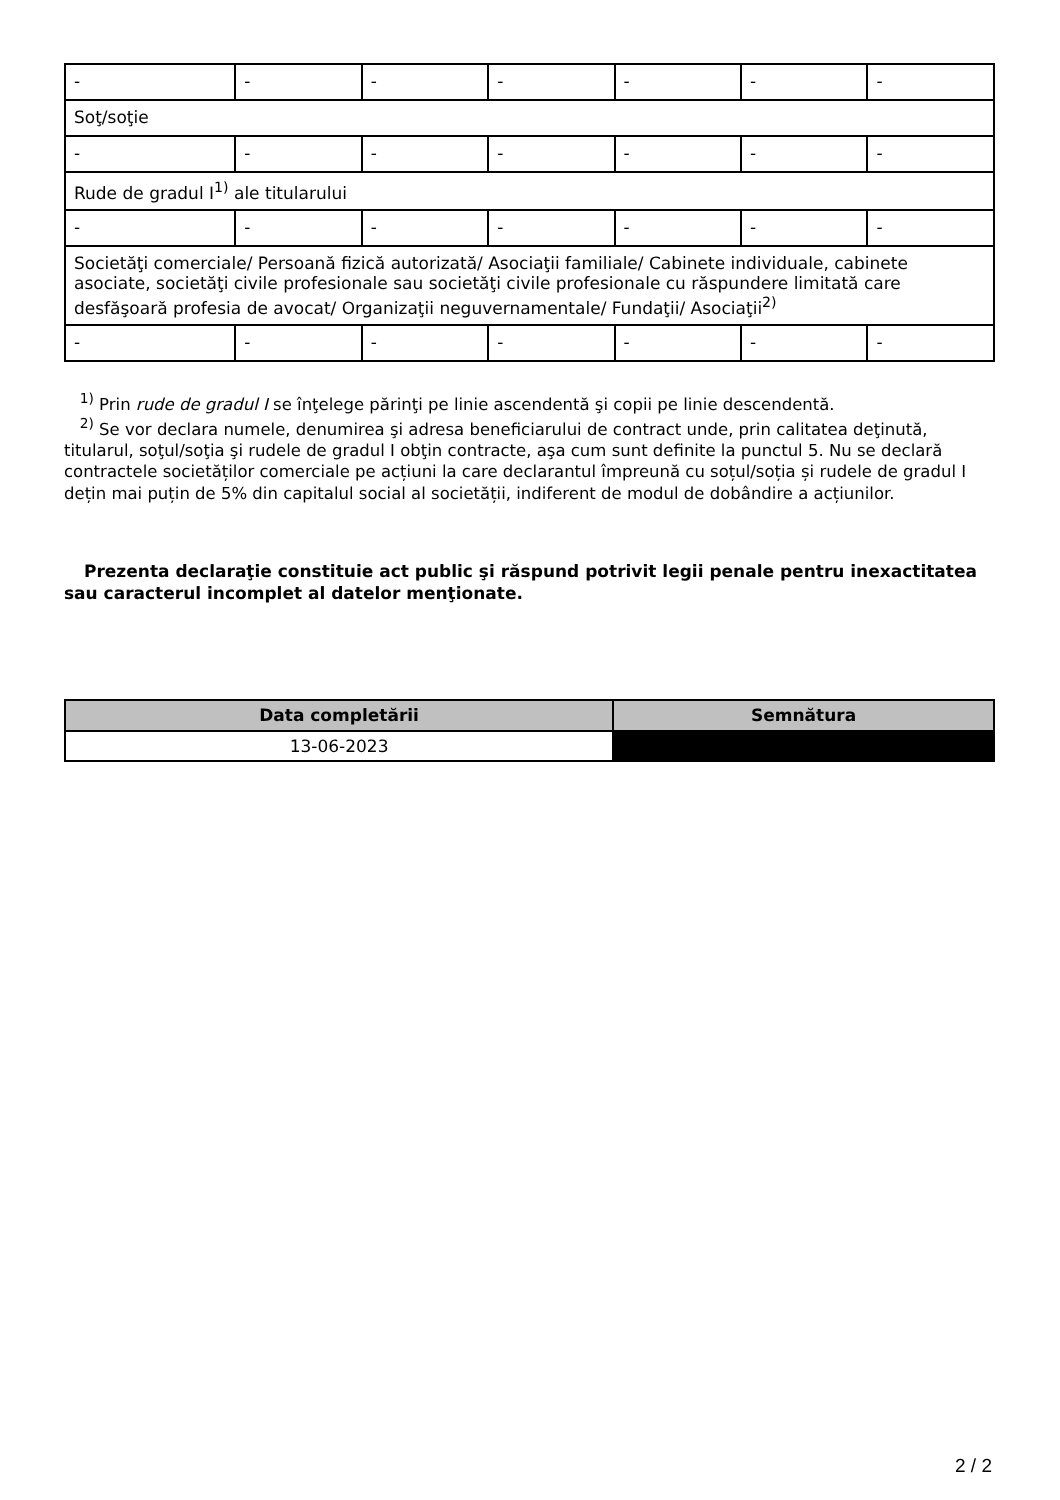| - | - | - | - | - | - | - |
| Soţ/soţie | | | | | | |
| - | - | - | - | - | - | - |
| Rude de gradul I<sup>1)</sup> ale titularului | | | | | | |
| - | - | - | - | - | - | - |
| Societăţi comerciale/ Persoană fizică autorizată/ Asociaţii familiale/ Cabinete individuale, cabinete asociate, societăţi civile profesionale sau societăţi civile profesionale cu răspundere limitată care desfăşoară profesia de avocat/ Organizaţii neguvernamentale/ Fundaţii/ Asociaţii<sup>2)</sup> | | | | | | |
| - | - | - | - | - | - | - |
<sup>1)</sup> Prin rude de gradul I se înţelege părinţi pe linie ascendentă şi copii pe linie descendentă.
<sup>2)</sup> Se vor declara numele, denumirea şi adresa beneficiarului de contract unde, prin calitatea deţinută, titularul, soţul/soţia şi rudele de gradul I obţin contracte, aşa cum sunt definite la punctul 5. Nu se declară contractele societăților comerciale pe acțiuni la care declarantul împreună cu soțul/soția și rudele de gradul I dețin mai puțin de 5% din capitalul social al societății, indiferent de modul de dobândire a acțiunilor.
Prezenta declaraţie constituie act public şi răspund potrivit legii penale pentru inexactitatea sau caracterul incomplet al datelor menţionate.
| Data completării | Semnătura |
| --- | --- |
| 13-06-2023 | |
2 / 2